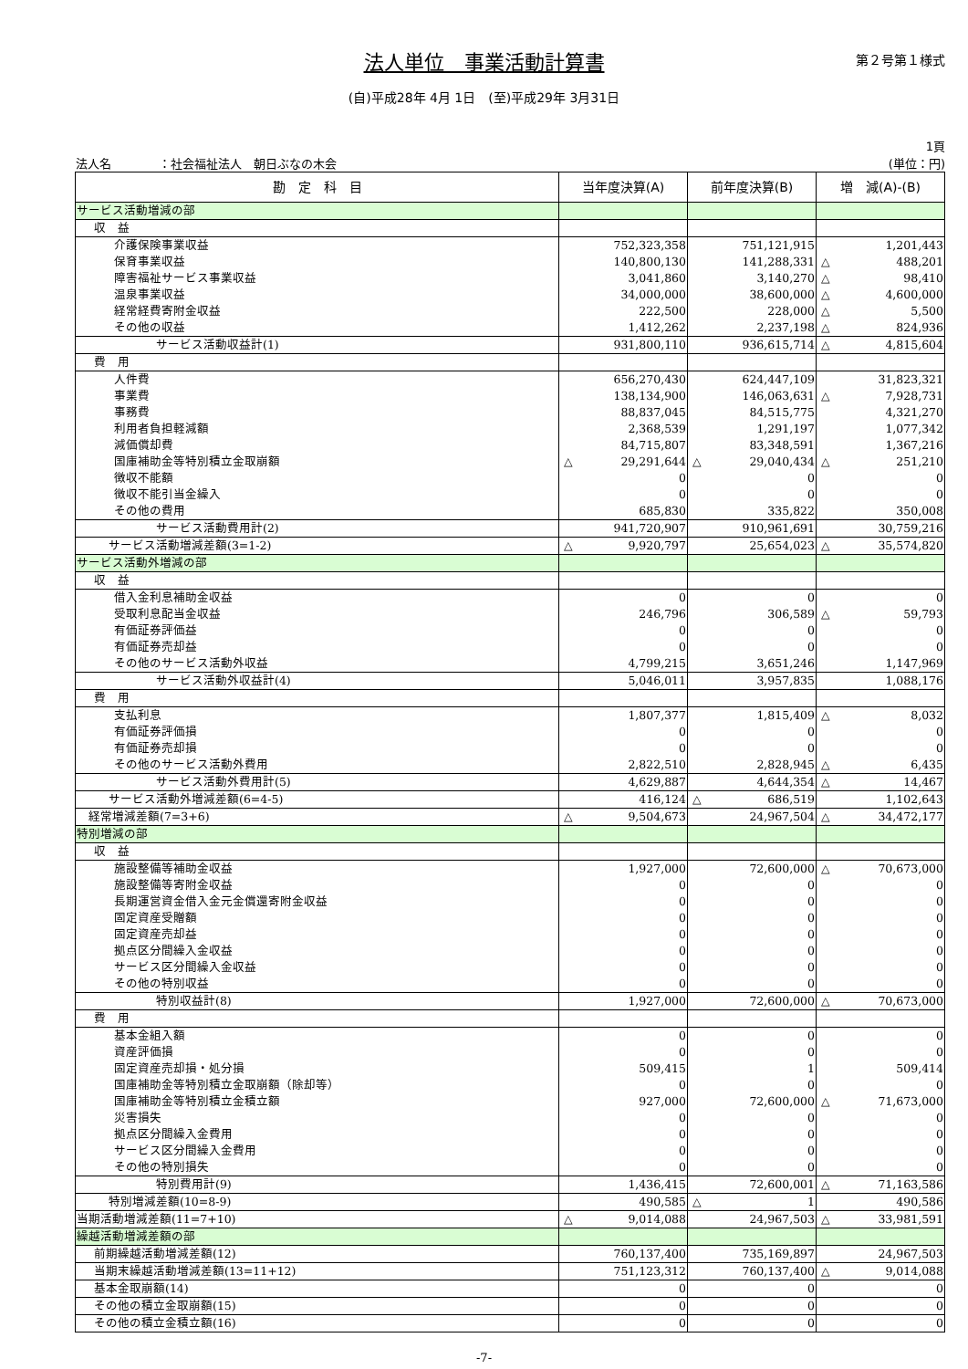法人単位　事業活動計算書
第２号第１様式
(自)平成28年 4月 1日　(至)平成29年 3月31日
法人名　　　　：社会福祉法人　朝日ぶなの木会
1頁
(単位：円)
| 勘 定 科 目 | 当年度決算(A) | 前年度決算(B) | 増 減(A)-(B) |
| --- | --- | --- | --- |
| サービス活動増減の部 | | | |
| 収 益 | | | |
| 介護保険事業収益 | 752,323,358 | 751,121,915 | 1,201,443 |
| 保育事業収益 | 140,800,130 | 141,288,331 | △ 488,201 |
| 障害福祉サービス事業収益 | 3,041,860 | 3,140,270 | △ 98,410 |
| 温泉事業収益 | 34,000,000 | 38,600,000 | △ 4,600,000 |
| 経常経費寄附金収益 | 222,500 | 228,000 | △ 5,500 |
| その他の収益 | 1,412,262 | 2,237,198 | △ 824,936 |
| サービス活動収益計(1) | 931,800,110 | 936,615,714 | △ 4,815,604 |
| 費 用 | | | |
| 人件費 | 656,270,430 | 624,447,109 | 31,823,321 |
| 事業費 | 138,134,900 | 146,063,631 | △ 7,928,731 |
| 事務費 | 88,837,045 | 84,515,775 | 4,321,270 |
| 利用者負担軽減額 | 2,368,539 | 1,291,197 | 1,077,342 |
| 減価償却費 | 84,715,807 | 83,348,591 | 1,367,216 |
| 国庫補助金等特別積立金取崩額 | △ 29,291,644 | △ 29,040,434 | △ 251,210 |
| 徴収不能額 | 0 | 0 | 0 |
| 徴収不能引当金繰入 | 0 | 0 | 0 |
| その他の費用 | 685,830 | 335,822 | 350,008 |
| サービス活動費用計(2) | 941,720,907 | 910,961,691 | 30,759,216 |
| サービス活動増減差額(3=1-2) | △ 9,920,797 | 25,654,023 | △ 35,574,820 |
| サービス活動外増減の部 | | | |
| 収 益 | | | |
| 借入金利息補助金収益 | 0 | 0 | 0 |
| 受取利息配当金収益 | 246,796 | 306,589 | △ 59,793 |
| 有価証券評価益 | 0 | 0 | 0 |
| 有価証券売却益 | 0 | 0 | 0 |
| その他のサービス活動外収益 | 4,799,215 | 3,651,246 | 1,147,969 |
| サービス活動外収益計(4) | 5,046,011 | 3,957,835 | 1,088,176 |
| 費 用 | | | |
| 支払利息 | 1,807,377 | 1,815,409 | △ 8,032 |
| 有価証券評価損 | 0 | 0 | 0 |
| 有価証券売却損 | 0 | 0 | 0 |
| その他のサービス活動外費用 | 2,822,510 | 2,828,945 | △ 6,435 |
| サービス活動外費用計(5) | 4,629,887 | 4,644,354 | △ 14,467 |
| サービス活動外増減差額(6=4-5) | 416,124 | △ 686,519 | 1,102,643 |
| 経常増減差額(7=3+6) | △ 9,504,673 | 24,967,504 | △ 34,472,177 |
| 特別増減の部 | | | |
| 収 益 | | | |
| 施設整備等補助金収益 | 1,927,000 | 72,600,000 | △ 70,673,000 |
| 施設整備等寄附金収益 | 0 | 0 | 0 |
| 長期運営資金借入金元金償還寄附金収益 | 0 | 0 | 0 |
| 固定資産受贈額 | 0 | 0 | 0 |
| 固定資産売却益 | 0 | 0 | 0 |
| 拠点区分間繰入金収益 | 0 | 0 | 0 |
| サービス区分間繰入金収益 | 0 | 0 | 0 |
| その他の特別収益 | 0 | 0 | 0 |
| 特別収益計(8) | 1,927,000 | 72,600,000 | △ 70,673,000 |
| 費 用 | | | |
| 基本金組入額 | 0 | 0 | 0 |
| 資産評価損 | 0 | 0 | 0 |
| 固定資産売却損・処分損 | 509,415 | 1 | 509,414 |
| 国庫補助金等特別積立金取崩額（除却等） | 0 | 0 | 0 |
| 国庫補助金等特別積立金積立額 | 927,000 | 72,600,000 | △ 71,673,000 |
| 災害損失 | 0 | 0 | 0 |
| 拠点区分間繰入金費用 | 0 | 0 | 0 |
| サービス区分間繰入金費用 | 0 | 0 | 0 |
| その他の特別損失 | 0 | 0 | 0 |
| 特別費用計(9) | 1,436,415 | 72,600,001 | △ 71,163,586 |
| 特別増減差額(10=8-9) | 490,585 | △ 1 | 490,586 |
| 当期活動増減差額(11=7+10) | △ 9,014,088 | 24,967,503 | △ 33,981,591 |
| 繰越活動増減差額の部 | | | |
| 前期繰越活動増減差額(12) | 760,137,400 | 735,169,897 | 24,967,503 |
| 当期末繰越活動増減差額(13=11+12) | 751,123,312 | 760,137,400 | △ 9,014,088 |
| 基本金取崩額(14) | 0 | 0 | 0 |
| その他の積立金取崩額(15) | 0 | 0 | 0 |
| その他の積立金積立額(16) | 0 | 0 | 0 |
-7-